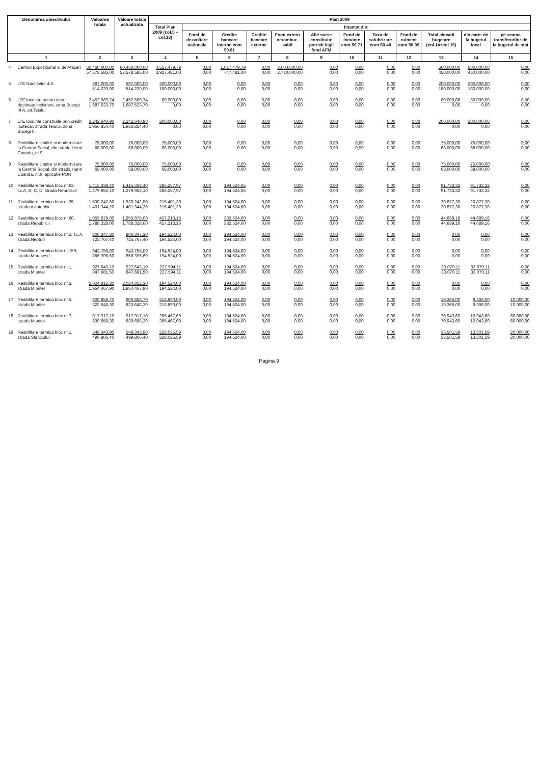| Denumirea obiectivului | | Valoarea totala | Valoare totala actualizata | Plan 2009 | | | | | | | | | | | |
| --- | --- | --- | --- | --- | --- | --- | --- | --- | --- | --- | --- | --- | --- | --- | --- |
| | | | | Total Plan 2009 (col.5 + col.13) | finantat din: | | | | | | | | | | |
| | | | | | Fond de dezvoltare nationala | Credite bancare interne cont 50.81 | Credite bancare externe | Fond extern nerambur-sabil | Alte surse constituite potrivit legii fond AFM | Fond de locuinte cont 50.71 | Taxa de salubrizare cont 50.40 | Fond de rulment cont 50.39 | Total alocatii bugetare (col.14+col.15) | din care: de la bugetul local | pe seama transferurilor de la bugetul de stat |
| 1 | | 2 | 3 | 4 | 5 | 6 | 7 | 8 | 9 | 10 | 11 | 12 | 13 | 14 | 15 |
| 4 | Centrul Expozitional si de Afaceri | 60.460.000,00 57.578.585,00 | 60.460.000,00 57.578.585,00 | 4.517.479,79 3.927.481,00 | 0,00 0,00 | 1.017.479,79 747.481,00 | 0,00 0,00 | 3.000.000,00 2.730.000,00 | 0,00 0,00 | 0,00 0,00 | 0,00 0,00 | 0,00 0,00 | 500.000,00 450.000,00 | 500.000,00 450.000,00 | 0,00 0,00 |
| 5 | LTE Narciselor 4 A | 597.000,00 514.220,00 | 597.000,00 514.220,00 | 200.000,00 180.000,00 | 0,00 0,00 | 0,00 0,00 | 0,00 0,00 | 0,00 0,00 | 0,00 0,00 | 0,00 0,00 | 0,00 0,00 | 0,00 0,00 | 200.000,00 180.000,00 | 200.000,00 180.000,00 | 0,00 0,00 |
| 6 | LTE locuinte pentru tineri, destinate inchirierii, zona Bucegi III A, str.Teiului | 2.452.589,74 1.687.523,70 | 2.452.589,74 1.687.523,70 | 80.000,00 0,00 | 0,00 0,00 | 0,00 0,00 | 0,00 0,00 | 0,00 0,00 | 0,00 0,00 | 0,00 0,00 | 0,00 0,00 | 0,00 0,00 | 80.000,00 0,00 | 80.000,00 0,00 | 0,00 0,00 |
| 7 | LTE locuinte construite prin credit ipotecar, strada Teiului, zona Bucegi III | 2.242.640,90 1.956.854,40 | 2.242.640,90 1.956.854,40 | 200.000,00 0,00 | 0,00 0,00 | 0,00 0,00 | 0,00 0,00 | 0,00 0,00 | 0,00 0,00 | 0,00 0,00 | 0,00 0,00 | 0,00 0,00 | 200.000,00 0,00 | 200.000,00 0,00 | 0,00 0,00 |
| 8 | Reabilitare cladire si modernizare la Centrul Social, din strada Henri Coanda, nr.9 | 75.000,00 68.000,00 | 75.000,00 68.000,00 | 75.000,00 68.000,00 | 0,00 0,00 | 0,00 0,00 | 0,00 0,00 | 0,00 0,00 | 0,00 0,00 | 0,00 0,00 | 0,00 0,00 | 0,00 0,00 | 75.000,00 68.000,00 | 75.000,00 68.000,00 | 0,00 0,00 |
| 9 | Reabilitare cladire si modernizare la Centrul Social, din strada Henri Coanda, nr.9, aplicatie POR | 75.000,00 68.000,00 | 75.000,00 68.000,00 | 75.000,00 68.000,00 | 0,00 0,00 | 0,00 0,00 | 0,00 0,00 | 0,00 0,00 | 0,00 0,00 | 0,00 0,00 | 0,00 0,00 | 0,00 0,00 | 75.000,00 68.000,00 | 75.000,00 68.000,00 | 0,00 0,00 |
| 10 | Reabilitare termica bloc nr.62, sc.A, B, C, D, strada Republicii | 1.415.338,40 1.279.952,10 | 1.415.338,40 1.279.952,10 | 286.257,97 286.257,97 | 0,00 0,00 | 194.524,65 194.524,65 | 0,00 0,00 | 0,00 0,00 | 0,00 0,00 | 0,00 0,00 | 0,00 0,00 | 0,00 0,00 | 91.733,32 91.733,32 | 91.733,32 91.733,32 | 0,00 0,00 |
| 11 | Reabilitare termica bloc nr.35, strada Aviatorilor | 1.530.242,50 1.401.344,20 | 1.530.242,50 1.401.344,20 | 215.401,30 215.401,30 | 0,00 0,00 | 194.524,00 194.524,00 | 0,00 0,00 | 0,00 0,00 | 0,00 0,00 | 0,00 0,00 | 0,00 0,00 | 0,00 0,00 | 20.877,30 20.877,30 | 20.877,30 20.877,30 | 0,00 0,00 |
| 12 | Reabilitare termica bloc nr.60, strada Republicii | 1.955.878,00 1.788.328,00 | 1.955.878,00 1.788.328,00 | 427.213,16 427.213,16 | 0,00 0,00 | 382.524,00 382.524,00 | 0,00 0,00 | 0,00 0,00 | 0,00 0,00 | 0,00 0,00 | 0,00 0,00 | 0,00 0,00 | 44.689,16 44.689,16 | 44.689,16 44.689,16 | 0,00 0,00 |
| 13 | Reabilitare termica bloc nr.2, sc.A, strada Neptun | 800.347,30 725.767,40 | 800.347,30 725.767,40 | 194.524,00 194.524,00 | 0,00 0,00 | 194.524,00 194.524,00 | 0,00 0,00 | 0,00 0,00 | 0,00 0,00 | 0,00 0,00 | 0,00 0,00 | 0,00 0,00 | 0,00 0,00 | 0,00 0,00 | 0,00 0,00 |
| 14 | Reabilitare termica bloc nr.159, strada Marasesti | 943.755,00 856.396,60 | 943.755,00 856.396,60 | 194.524,00 194.524,00 | 0,00 0,00 | 194.524,00 194.524,00 | 0,00 0,00 | 0,00 0,00 | 0,00 0,00 | 0,00 0,00 | 0,00 0,00 | 0,00 0,00 | 0,00 0,00 | 0,00 0,00 | 0,00 0,00 |
| 15 | Reabilitare termica bloc nr.1, strada Mioritei | 927.643,10 847.681,50 | 927.643,10 847.681,50 | 227.594,11 227.594,11 | 0,00 0,00 | 194.524,00 194.524,00 | 0,00 0,00 | 0,00 0,00 | 0,00 0,00 | 0,00 0,00 | 0,00 0,00 | 0,00 0,00 | 33.070,11 33.070,11 | 33.070,11 33.070,11 | 0,00 0,00 |
| 16 | Reabilitare termica bloc nr.3, strada Mioritei | 2.024.812,30 1.954.467,90 | 2.024.812,30 1.954.467,90 | 194.524,00 194.524,00 | 0,00 0,00 | 194.524,00 194.524,00 | 0,00 0,00 | 0,00 0,00 | 0,00 0,00 | 0,00 0,00 | 0,00 0,00 | 0,00 0,00 | 0,00 0,00 | 0,00 0,00 | 0,00 0,00 |
| 17 | Reabilitare termica bloc nr.5, strada Mioritei | 900.858,70 823.648,30 | 900.858,70 823.648,30 | 213.890,00 213.890,00 | 0,00 0,00 | 194.524,00 194.524,00 | 0,00 0,00 | 0,00 0,00 | 0,00 0,00 | 0,00 0,00 | 0,00 0,00 | 0,00 0,00 | 19.366,00 19.366,00 | 9.366,00 9.366,00 | 10.000,00 10.000,00 |
| 18 | Reabilitare termica bloc nr.7, strada Mioritei | 917.917,10 839.658,30 | 917.917,10 839.658,30 | 265.467,60 265.467,60 | 0,00 0,00 | 194.524,00 194.524,00 | 0,00 0,00 | 0,00 0,00 | 0,00 0,00 | 0,00 0,00 | 0,00 0,00 | 0,00 0,00 | 70.943,60 70.943,60 | 10.943,60 10.943,60 | 60.000,00 60.000,00 |
| 19 | Reabilitare termica bloc nr.1, strada Stanicului | 548.343,90 499.806,40 | 548.343,90 499.806,40 | 228.025,59 228.025,59 | 0,00 0,00 | 194.524,00 194.524,00 | 0,00 0,00 | 0,00 0,00 | 0,00 0,00 | 0,00 0,00 | 0,00 0,00 | 0,00 0,00 | 33.501,59 33.501,59 | 13.501,59 13.501,59 | 20.000,00 20.000,00 |
Pagina 9